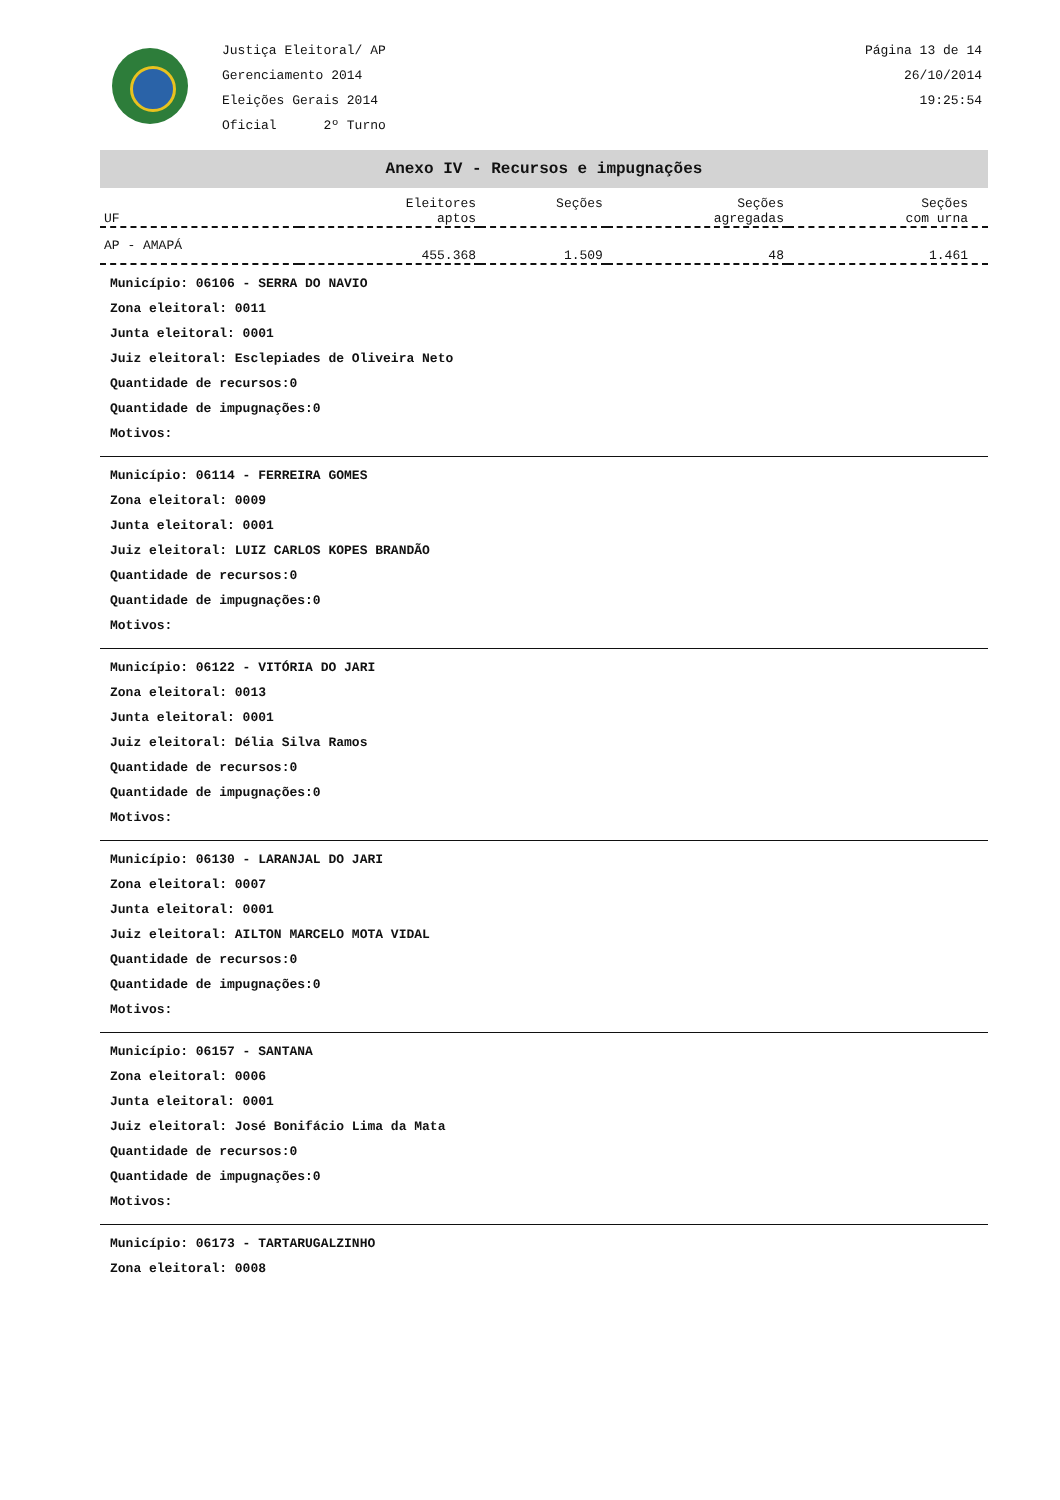Justiça Eleitoral/ AP
Gerenciamento 2014
Eleições Gerais 2014
Oficial 2º Turno
Página 13 de 14
26/10/2014
19:25:54
Anexo IV - Recursos e impugnações
| UF | Eleitores aptos | Seções | Seções agregadas | Seções com urna |
| --- | --- | --- | --- | --- |
| AP - AMAPÁ | 455.368 | 1.509 | 48 | 1.461 |
Município: 06106 - SERRA DO NAVIO
Zona eleitoral: 0011
Junta eleitoral: 0001
Juiz eleitoral: Esclepiades de Oliveira Neto
Quantidade de recursos:0
Quantidade de impugnações:0
Motivos:
Município: 06114 - FERREIRA GOMES
Zona eleitoral: 0009
Junta eleitoral: 0001
Juiz eleitoral: LUIZ CARLOS KOPES BRANDÃO
Quantidade de recursos:0
Quantidade de impugnações:0
Motivos:
Município: 06122 - VITÓRIA DO JARI
Zona eleitoral: 0013
Junta eleitoral: 0001
Juiz eleitoral: Délia Silva Ramos
Quantidade de recursos:0
Quantidade de impugnações:0
Motivos:
Município: 06130 - LARANJAL DO JARI
Zona eleitoral: 0007
Junta eleitoral: 0001
Juiz eleitoral: AILTON MARCELO MOTA VIDAL
Quantidade de recursos:0
Quantidade de impugnações:0
Motivos:
Município: 06157 - SANTANA
Zona eleitoral: 0006
Junta eleitoral: 0001
Juiz eleitoral: José Bonifácio Lima da Mata
Quantidade de recursos:0
Quantidade de impugnações:0
Motivos:
Município: 06173 - TARTARUGALZINHO
Zona eleitoral: 0008